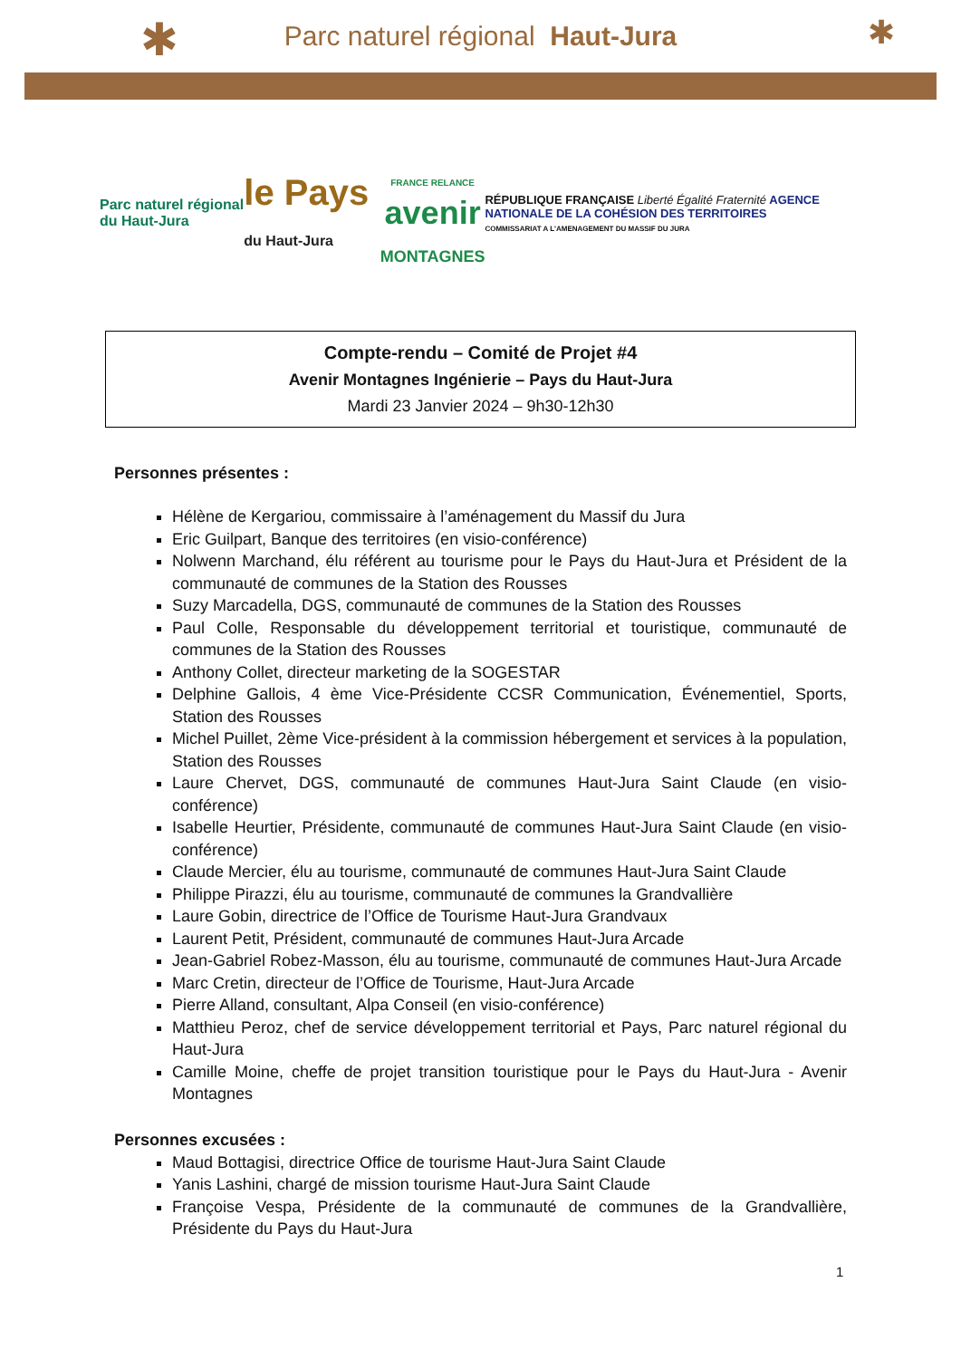Parc naturel régional Haut-Jura
✱ ✱
Parc naturel régional du Haut-Jura
le Pays du Haut-Jura
FRANCE RELANCE
avenir
MONTAGNES
RÉPUBLIQUE FRANÇAISE Liberté Égalité Fraternité AGENCE NATIONALE DE LA COHÉSION DES TERRITOIRES
COMMISSARIAT A L'AMENAGEMENT DU MASSIF DU JURA
Compte-rendu – Comité de Projet #4
Avenir Montagnes Ingénierie – Pays du Haut-Jura
Mardi 23 Janvier 2024 – 9h30-12h30
Personnes présentes :
Hélène de Kergariou, commissaire à l’aménagement du Massif du Jura
Eric Guilpart, Banque des territoires (en visio-conférence)
Nolwenn Marchand, élu référent au tourisme pour le Pays du Haut-Jura et Président de la communauté de communes de la Station des Rousses
Suzy Marcadella, DGS, communauté de communes de la Station des Rousses
Paul Colle, Responsable du développement territorial et touristique, communauté de communes de la Station des Rousses
Anthony Collet, directeur marketing de la SOGESTAR
Delphine Gallois, 4 ème Vice-Présidente CCSR Communication, Événementiel, Sports, Station des Rousses
Michel Puillet, 2ème Vice-président à la commission hébergement et services à la population, Station des Rousses
Laure Chervet, DGS, communauté de communes Haut-Jura Saint Claude (en visio-conférence)
Isabelle Heurtier, Présidente, communauté de communes Haut-Jura Saint Claude (en visio-conférence)
Claude Mercier, élu au tourisme, communauté de communes Haut-Jura Saint Claude
Philippe Pirazzi, élu au tourisme, communauté de communes la Grandvallière
Laure Gobin, directrice de l’Office de Tourisme Haut-Jura Grandvaux
Laurent Petit, Président, communauté de communes Haut-Jura Arcade
Jean-Gabriel Robez-Masson, élu au tourisme, communauté de communes Haut-Jura Arcade
Marc Cretin, directeur de l’Office de Tourisme, Haut-Jura Arcade
Pierre Alland, consultant, Alpa Conseil (en visio-conférence)
Matthieu Peroz, chef de service développement territorial et Pays, Parc naturel régional du Haut-Jura
Camille Moine, cheffe de projet transition touristique pour le Pays du Haut-Jura - Avenir Montagnes
Personnes excusées :
Maud Bottagisi, directrice Office de tourisme Haut-Jura Saint Claude
Yanis Lashini, chargé de mission tourisme Haut-Jura Saint Claude
Françoise Vespa, Présidente de la communauté de communes de la Grandvallière, Présidente du Pays du Haut-Jura
1